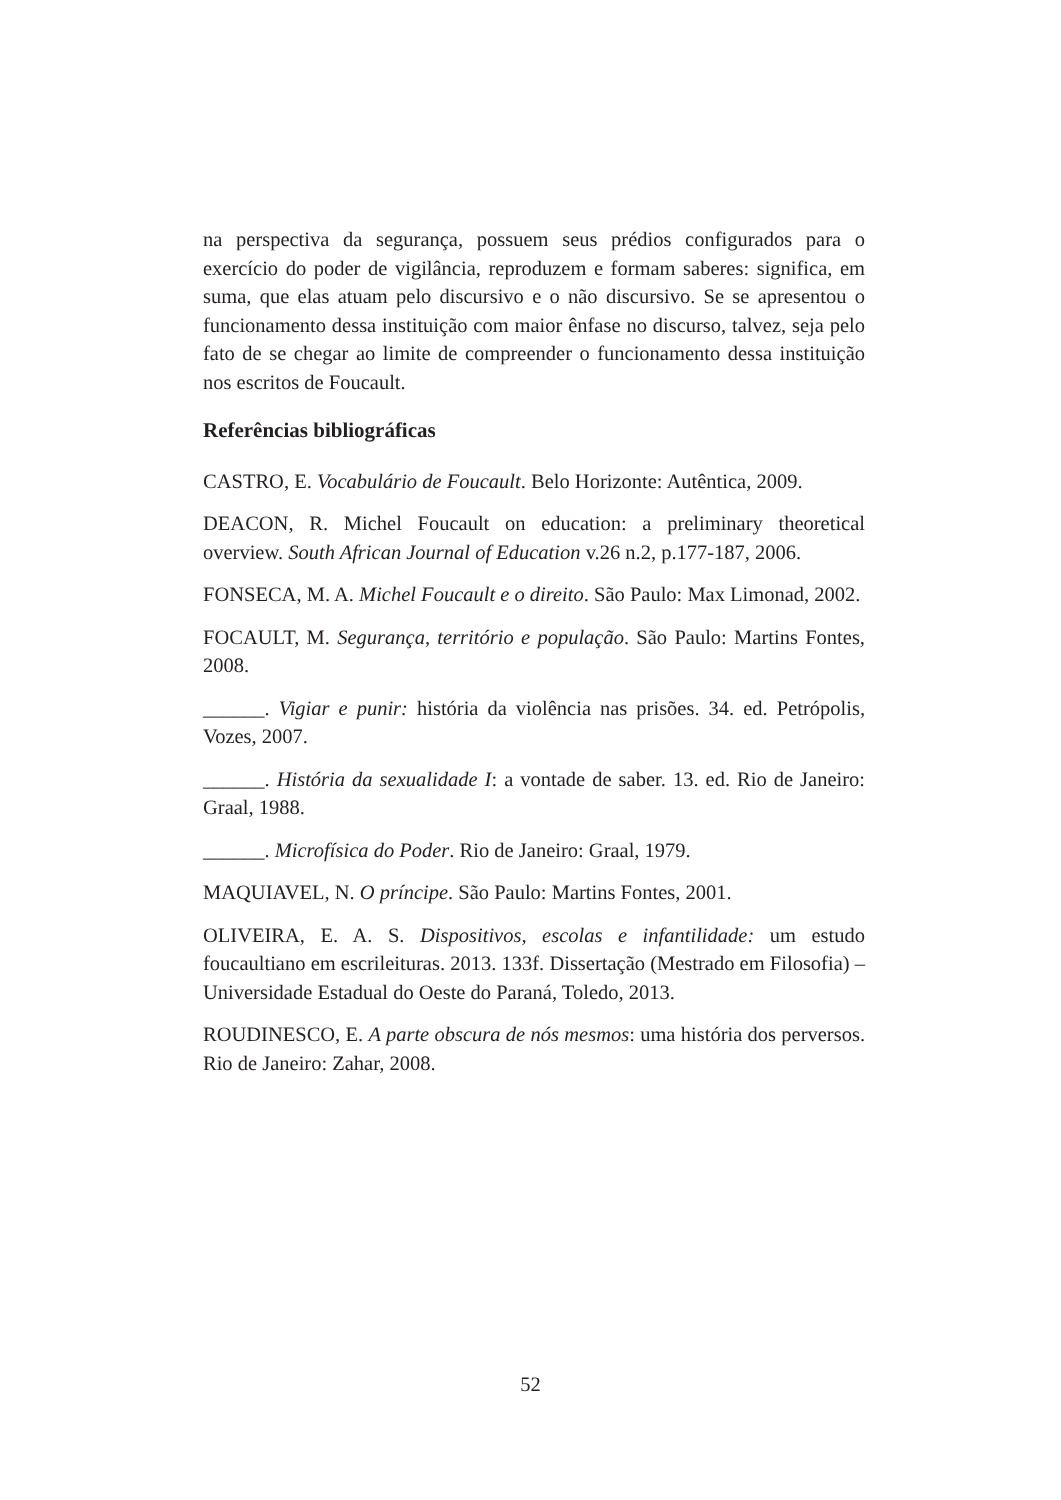na perspectiva da segurança, possuem seus prédios configurados para o exercício do poder de vigilância, reproduzem e formam saberes: significa, em suma, que elas atuam pelo discursivo e o não discursivo. Se se apresentou o funcionamento dessa instituição com maior ênfase no discurso, talvez, seja pelo fato de se chegar ao limite de compreender o funcionamento dessa instituição nos escritos de Foucault.
Referências bibliográficas
CASTRO, E. Vocabulário de Foucault. Belo Horizonte: Autêntica, 2009.
DEACON, R. Michel Foucault on education: a preliminary theoretical overview. South African Journal of Education v.26 n.2, p.177-187, 2006.
FONSECA, M. A. Michel Foucault e o direito. São Paulo: Max Limonad, 2002.
FOCAULT, M. Segurança, território e população. São Paulo: Martins Fontes, 2008.
______. Vigiar e punir: história da violência nas prisões. 34. ed. Petrópolis, Vozes, 2007.
______. História da sexualidade I: a vontade de saber. 13. ed. Rio de Janeiro: Graal, 1988.
______. Microfísica do Poder. Rio de Janeiro: Graal, 1979.
MAQUIAVEL, N. O príncipe. São Paulo: Martins Fontes, 2001.
OLIVEIRA, E. A. S. Dispositivos, escolas e infantilidade: um estudo foucaultiano em escrileituras. 2013. 133f. Dissertação (Mestrado em Filosofia) – Universidade Estadual do Oeste do Paraná, Toledo, 2013.
ROUDINESCO, E. A parte obscura de nós mesmos: uma história dos perversos. Rio de Janeiro: Zahar, 2008.
52